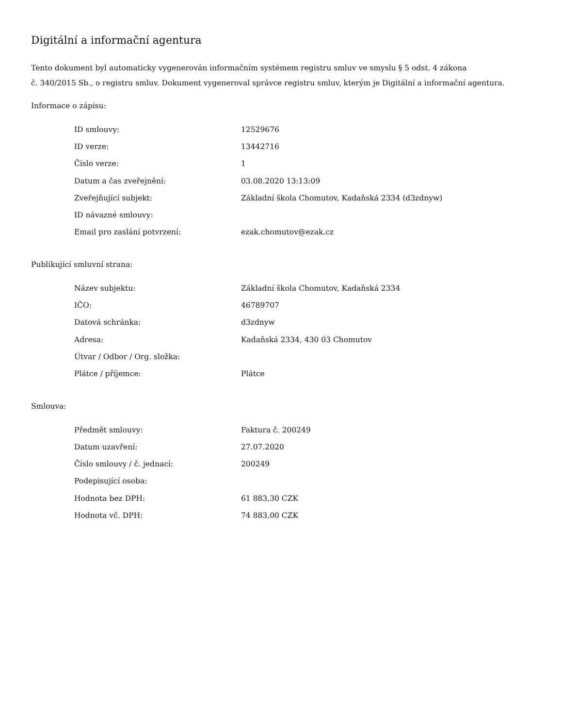Digitální a informační agentura
Tento dokument byl automaticky vygenerován informačním systémem registru smluv ve smyslu § 5 odst. 4 zákona
č. 340/2015 Sb., o registru smluv. Dokument vygeneroval správce registru smluv, kterým je Digitální a informační agentura.
Informace o zápisu:
| ID smlouvy: | 12529676 |
| ID verze: | 13442716 |
| Číslo verze: | 1 |
| Datum a čas zveřejnění: | 03.08.2020 13:13:09 |
| Zveřejňující subjekt: | Základní škola Chomutov, Kadaňská 2334 (d3zdnyw) |
| ID návazné smlouvy: | |
| Email pro zaslání potvrzení: | ezak.chomutov@ezak.cz |
Publikující smluvní strana:
| Název subjektu: | Základní škola Chomutov, Kadaňská 2334 |
| IČO: | 46789707 |
| Datová schránka: | d3zdnyw |
| Adresa: | Kadaňská 2334, 430 03 Chomutov |
| Útvar / Odbor / Org. složka: | |
| Plátce / příjemce: | Plátce |
Smlouva:
| Předmět smlouvy: | Faktura č. 200249 |
| Datum uzavření: | 27.07.2020 |
| Číslo smlouvy / č. jednací: | 200249 |
| Podepisující osoba: | |
| Hodnota bez DPH: | 61 883,30 CZK |
| Hodnota vč. DPH: | 74 883,00 CZK |